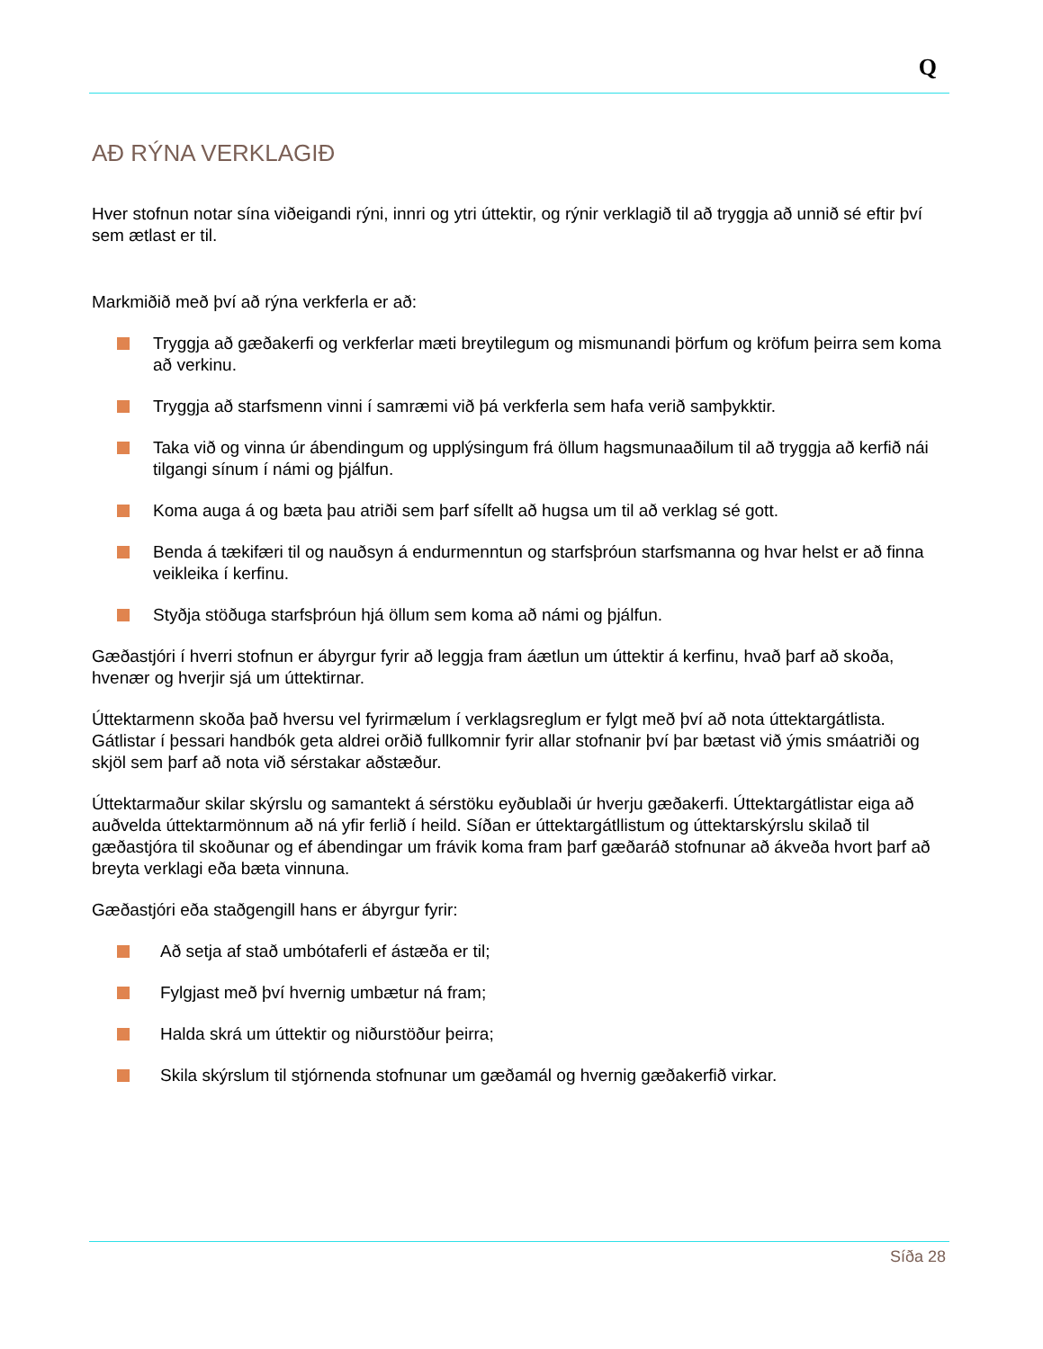Q
AÐ RÝNA VERKLAGIÐ
Hver stofnun notar sína viðeigandi rýni, innri og ytri úttektir, og rýnir verklagið til að tryggja að unnið sé eftir því sem ætlast er til.
Markmiðið með því að rýna verkferla er að:
Tryggja að gæðakerfi og verkferlar mæti breytilegum og mismunandi þörfum og kröfum þeirra sem koma að verkinu.
Tryggja að starfsmenn vinni í samræmi við þá verkferla sem hafa verið samþykktir.
Taka við og vinna úr ábendingum og upplýsingum frá öllum hagsmunaaðilum til að tryggja að kerfið nái tilgangi sínum í námi og þjálfun.
Koma auga á og bæta þau atriði sem þarf sífellt að hugsa um til að verklag sé gott.
Benda á tækifæri til og nauðsyn á endurmenntun og starfsþróun starfsmanna og hvar helst er að finna veikleika í kerfinu.
Styðja stöðuga starfsþróun hjá öllum sem koma að námi og þjálfun.
Gæðastjóri í hverri stofnun er ábyrgur fyrir að leggja fram áætlun um úttektir á kerfinu, hvað þarf að skoða, hvenær og hverjir sjá um úttektirnar.
Úttektarmenn skoða það hversu vel fyrirmælum í verklagsreglum er fylgt með því að nota úttektargátlista. Gátlistar í þessari handbók geta aldrei orðið fullkomnir fyrir allar stofnanir því þar bætast við ýmis smáatriði og skjöl sem þarf að nota við sérstakar aðstæður.
Úttektarmaður skilar skýrslu og samantekt á sérstöku eyðublaði úr hverju gæðakerfi. Úttektargátlistar eiga að auðvelda úttektarmönnum að ná yfir ferlið í heild. Síðan er úttektargátllistum og úttektarskýrslu skilað til gæðastjóra til skoðunar og ef ábendingar um frávik koma fram þarf gæðaráð stofnunar að ákveða hvort þarf að breyta verklagi eða bæta vinnuna.
Gæðastjóri eða staðgengill hans er ábyrgur fyrir:
Að setja af stað umbótaferli ef ástæða er til;
Fylgjast með því hvernig umbætur ná fram;
Halda skrá um úttektir og niðurstöður þeirra;
Skila skýrslum til stjórnenda stofnunar um gæðamál og hvernig gæðakerfið virkar.
Síða 28